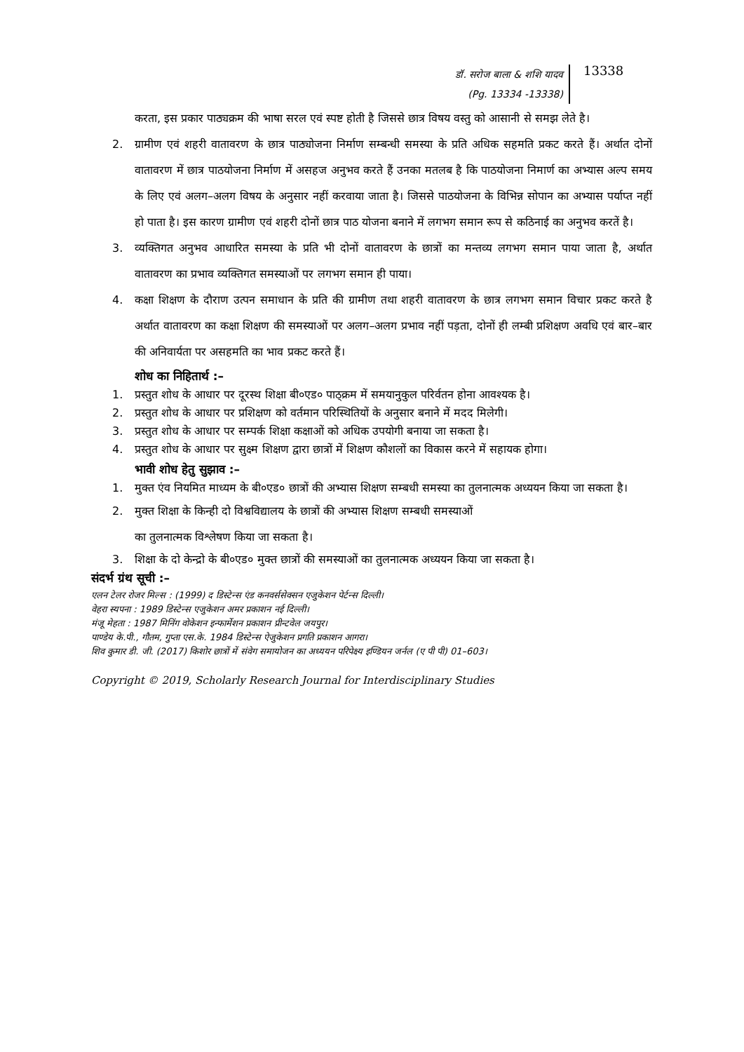डॉ. सरोज बाला & शशि यादव
(Pg. 13334 -13338)
13338
करता, इस प्रकार पाठ्यक्रम की भाषा सरल एवं स्पष्ट होती है जिससे छात्र विषय वस्तु को आसानी से समझ लेते है।
2. ग्रामीण एवं शहरी वातावरण के छात्र पाठ्योजना निर्माण सम्बन्धी समस्या के प्रति अधिक सहमति प्रकट करते हैं। अर्थात दोनों वातावरण में छात्र पाठयोजना निर्माण में असहज अनुभव करते हैं उनका मतलब है कि पाठयोजना निमार्ण का अभ्यास अल्प समय के लिए एवं अलग–अलग विषय के अनुसार नहीं करवाया जाता है। जिससे पाठयोजना के विभिन्न सोपान का अभ्यास पर्याप्त नहीं हो पाता है। इस कारण ग्रामीण एवं शहरी दोनों छात्र पाठ योजना बनाने में लगभग समान रूप से कठिनाई का अनुभव करतें है।
3. व्यक्तिगत अनुभव आधारित समस्या के प्रति भी दोनों वातावरण के छात्रों का मन्तव्य लगभग समान पाया जाता है, अर्थात वातावरण का प्रभाव व्यक्तिगत समस्याओं पर लगभग समान ही पाया।
4. कक्षा शिक्षण के दौराण उत्पन समाधान के प्रति की ग्रामीण तथा शहरी वातावरण के छात्र लगभग समान विचार प्रकट करते है अर्थात वातावरण का कक्षा शिक्षण की समस्याओं पर अलग–अलग प्रभाव नहीं पड़ता, दोनों ही लम्बी प्रशिक्षण अवधि एवं बार–बार की अनिवार्यता पर असहमति का भाव प्रकट करते हैं।
शोध का निहितार्थ :–
1. प्रस्तुत शोध के आधार पर दूरस्थ शिक्षा बी०एड० पाठ्क्रम में समयानुकुल परिर्वतन होना आवश्यक है।
2. प्रस्तुत शोध के आधार पर प्रशिक्षण को वर्तमान परिस्थितियों के अनुसार बनाने में मदद मिलेगी।
3. प्रस्तुत शोध के आधार पर सम्पर्क शिक्षा कक्षाओं को अधिक उपयोगी बनाया जा सकता है।
4. प्रस्तुत शोध के आधार पर सुक्ष्म शिक्षण द्वारा छात्रों में शिक्षण कौशलों का विकास करने में सहायक होगा।
भावी शोध हेतु सुझाव :–
1. मुक्त एंव नियमित माध्यम के बी०एड० छात्रों की अभ्यास शिक्षण सम्बधी समस्या का तुलनात्मक अध्ययन किया जा सकता है।
2. मुक्त शिक्षा के किन्ही दो विश्वविद्यालय के छात्रों की अभ्यास शिक्षण सम्बधी समस्याओं
का तुलनात्मक विश्लेषण किया जा सकता है।
3. शिक्षा के दो केन्द्रो के बी०एड० मुक्त छात्रों की समस्याओं का तुलनात्मक अध्ययन किया जा सकता है।
संदर्भ ग्रंथ सूची :–
एलन टेलर रोजर मिल्स : (1999) द डिस्टेन्स एंड कनवर्ससेक्सन एजुकेशन पेर्टन्स दिल्ली।
वेहरा स्यपना : 1989 डिस्टेन्स एजुकेशन अमर प्रकाशन नई दिल्ली।
मंजू मेहता : 1987 मिनिंग वोकेशन इन्फार्मेशन प्रकाशन प्रीन्टवेल जयपुर।
पाण्डेय के.पी., गौतम, गुप्ता एस.के. 1984 डिस्टेन्स ऐजुकेशन प्रगति प्रकाशन आगरा।
शिव कुमार डी. जी. (2017) किशोर छात्रों में संवेग समायोजन का अध्ययन परिपेक्ष्य इण्डियन जर्नल (ए पी पी) 01–603।
Copyright © 2019, Scholarly Research Journal for Interdisciplinary Studies